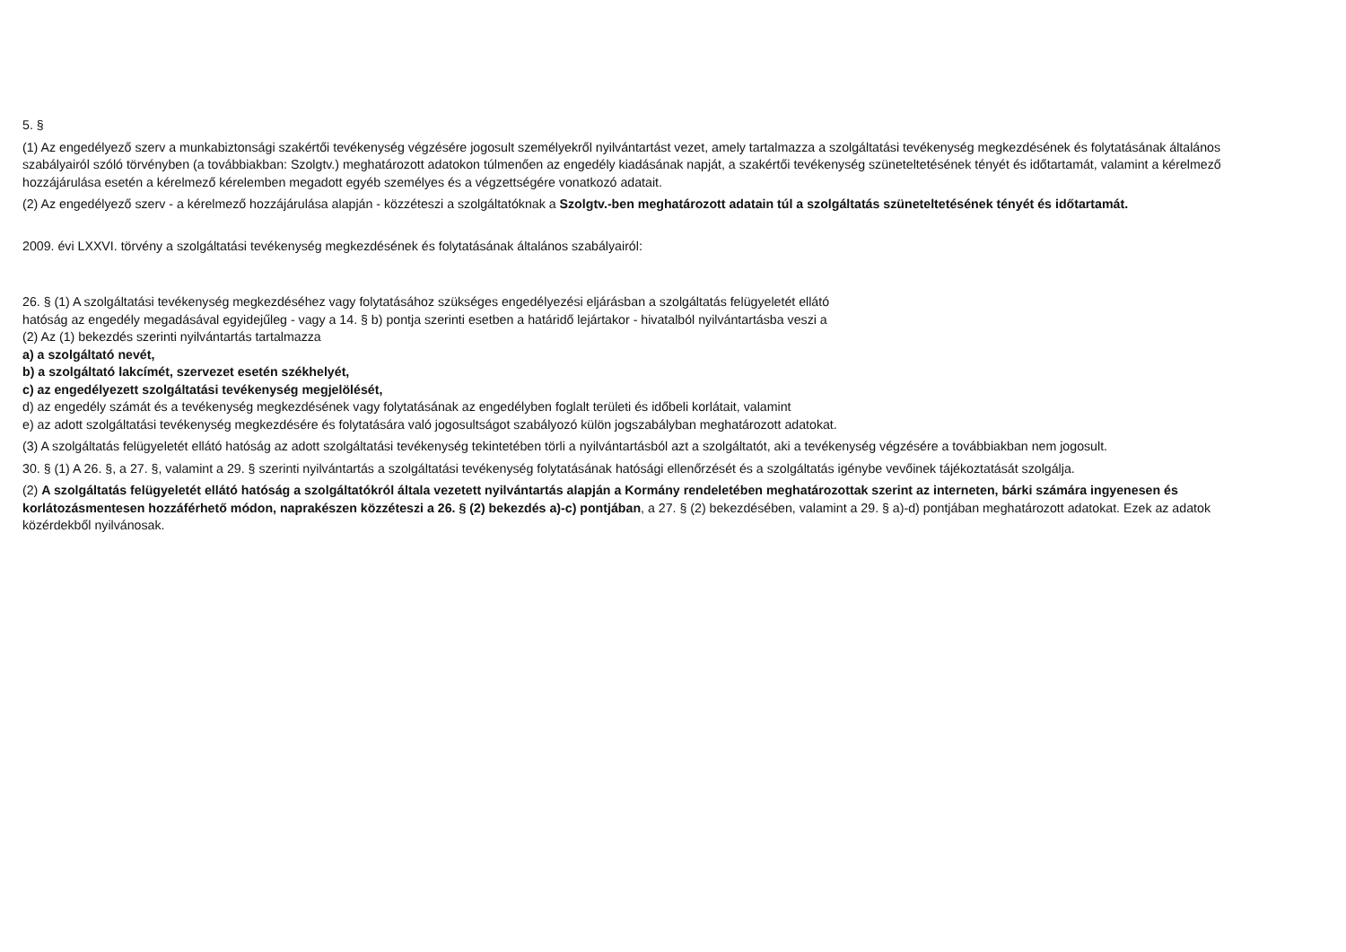5. §
(1) Az engedélyező szerv a munkabiztonsági szakértői tevékenység végzésére jogosult személyekről nyilvántartást vezet, amely tartalmazza a szolgáltatási tevékenység megkezdésének és folytatásának általános szabályairól szóló törvényben (a továbbiakban: Szolgtv.) meghatározott adatokon túlmenően az engedély kiadásának napját, a szakértői tevékenység szüneteltetésének tényét és időtartamát, valamint a kérelmező hozzájárulása esetén a kérelmező kérelemben megadott egyéb személyes és a végzettségére vonatkozó adatait.
(2) Az engedélyező szerv - a kérelmező hozzájárulása alapján - közzéteszi a szolgáltatóknak a Szolgtv.-ben meghatározott adatain túl a szolgáltatás szüneteltetésének tényét és időtartamát.
2009. évi LXXVI. törvény a szolgáltatási tevékenység megkezdésének és folytatásának általános szabályairól:
26. § (1) A szolgáltatási tevékenység megkezdéséhez vagy folytatásához szükséges engedélyezési eljárásban a szolgáltatás felügyeletét ellátó
hatóság az engedély megadásával egyidejűleg - vagy a 14. § b) pontja szerinti esetben a határidő lejártakor - hivatalból nyilvántartásba veszi a
(2) Az (1) bekezdés szerinti nyilvántartás tartalmazza
a) a szolgáltató nevét,
b) a szolgáltató lakcímét, szervezet esetén székhelyét,
c) az engedélyezett szolgáltatási tevékenység megjelölését,
d) az engedély számát és a tevékenység megkezdésének vagy folytatásának az engedélyben foglalt területi és időbeli korlátait, valamint
e) az adott szolgáltatási tevékenység megkezdésére és folytatására való jogosultságot szabályozó külön jogszabályban meghatározott adatokat.
(3) A szolgáltatás felügyeletét ellátó hatóság az adott szolgáltatási tevékenység tekintetében törli a nyilvántartásból azt a szolgáltatót, aki a tevékenység végzésére a továbbiakban nem jogosult.
30. § (1) A 26. §, a 27. §, valamint a 29. § szerinti nyilvántartás a szolgáltatási tevékenység folytatásának hatósági ellenőrzését és a szolgáltatás igénybe vevőinek tájékoztatását szolgálja.
(2) A szolgáltatás felügyeletét ellátó hatóság a szolgáltatókról általa vezetett nyilvántartás alapján a Kormány rendeletében meghatározottak szerint az interneten, bárki számára ingyenesen és korlátozásmentesen hozzáférhető módon, naprakészen közzéteszi a 26. § (2) bekezdés a)-c) pontjában, a 27. § (2) bekezdésében, valamint a 29. § a)-d) pontjában meghatározott adatokat. Ezek az adatok közérdekből nyilvánosak.